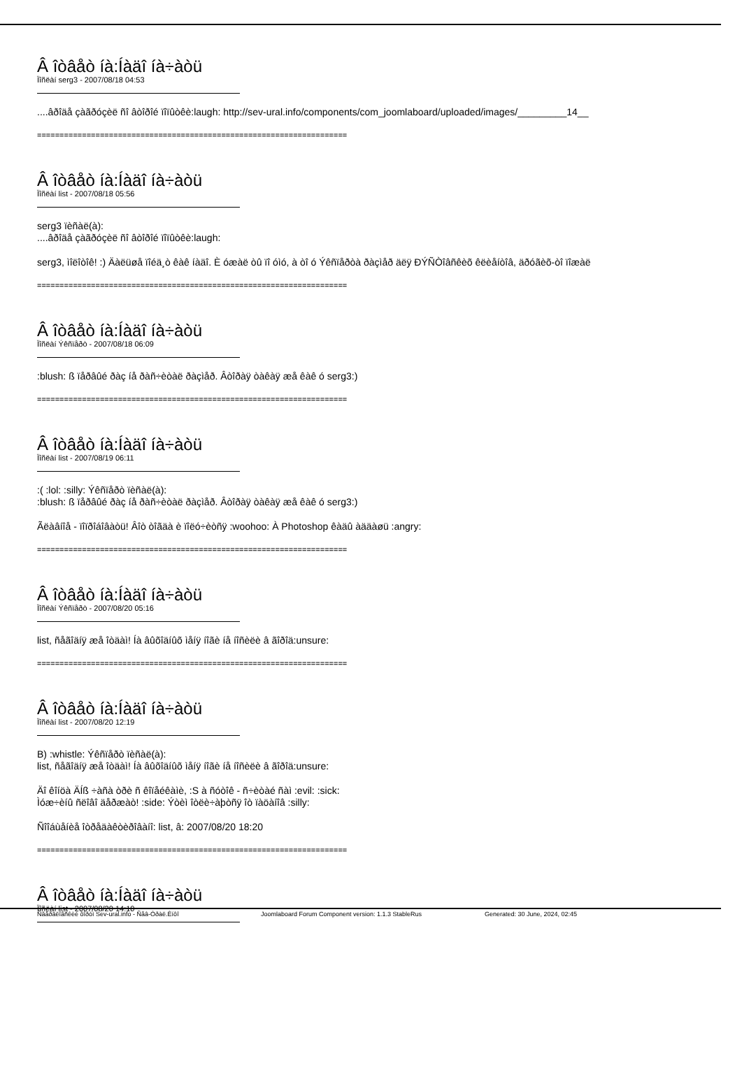Â îòâåò íà:Íàäî íà÷àòü
Ïîñëàí serg3 - 2007/08/18 04:53
....âðîäå çàãðóçèë ñî âòîðîé ïîïûòêè:laugh: http://sev-ural.info/components/com_joomlaboard/uploaded/images/_________14__
=====================================================================
Â îòâåò íà:Íàäî íà÷àòü
Ïîñëàí list - 2007/08/18 05:56
serg3 ïèñàë(à):
....âðîäå çàãðóçèë ñî âòîðîé ïîïûòêè:laugh:
serg3, ìîëîòîê! :) Äàëüøå ïîéä¸ò êàê íàäî. È óæàë òû ïî óìó, à òî ó Ýêñïåðòà ðàçìåð äëÿ ÐÝÑÒîâñêèõ êëèåíòîâ, äðóãèõ-òî ïîæàë
=====================================================================
Â îòâåò íà:Íàäî íà÷àòü
Ïîñëàí Ýêñïåðò - 2007/08/18 06:09
:blush: ß ïåðâûé ðàç íå ðàñ÷èòàë ðàçìåð. Âòîðàÿ òàêàÿ æå êàê ó serg3:)
=====================================================================
Â îòâåò íà:Íàäî íà÷àòü
Ïîñëàí list - 2007/08/19 06:11
:( :lol: :silly: Ýêñïåðò ïèñàë(à):
:blush: ß ïåðâûé ðàç íå ðàñ÷èòàë ðàçìåð. Âòîðàÿ òàêàÿ æå êàê ó serg3:)
Ãëàâíîå - ïîïðîáîâàòü! Âîò òîãäà è ïîëó÷èòñÿ :woohoo: À Photoshop êàäû àääàøü :angry:
=====================================================================
Â îòâåò íà:Íàäî íà÷àòü
Ïîñëàí Ýêñïåðò - 2007/08/20 05:16
list, ñåãîäíÿ æå îòäàì! Íà âûõîäíûõ ìåíÿ íîãè íå íîñèëè â ãîðîä:unsure:
=====================================================================
Â îòâåò íà:Íàäî íà÷àòü
Ïîñëàí list - 2007/08/20 12:19
B) :whistle: Ýêñïåðò ïèñàë(à):
list, ñåãîäíÿ æå îòäàì! Íà âûõîäíûõ ìåíÿ íîãè íå íîñèëè â ãîðîä:unsure:
Äî êîíöà ÄÍß ÷àñà òðè ñ êîïåéêàìè, :S à ñóòîê - ñ÷èòàé ñàì :evil: :sick:
Ìóæ÷èíû ñëîâî äåðæàò! :side: Ýòèì îòëè÷àþòñÿ îò ïàöàíîâ :silly:
Ñîîáùåíèå îòðåäàêòèðîâàíî: list, â: 2007/08/20 18:20
=====================================================================
Â îòâåò íà:Íàäî íà÷àòü
Ïîñëàí list - 2007/08/20 14:10
Ñâåðäëîâñêèé ôîðóì Sev-ural.info - Ñåâ-Óðàë.Èíôî Joomlaboard Forum Component version: 1.1.3 StableRus Generated: 30 June, 2024, 02:45